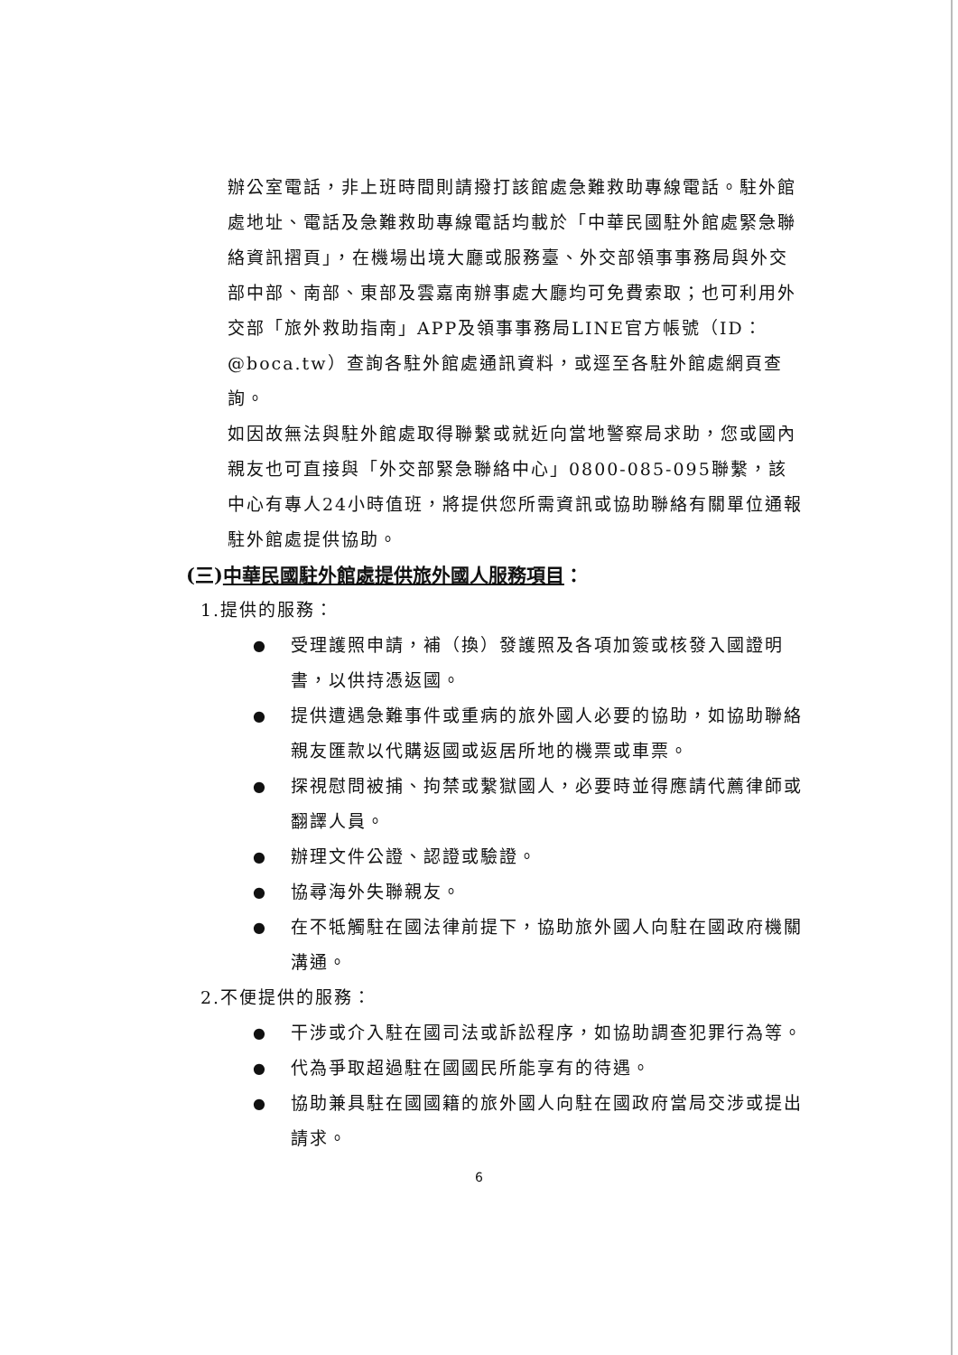辦公室電話，非上班時間則請撥打該館處急難救助專線電話。駐外館處地址、電話及急難救助專線電話均載於「中華民國駐外館處緊急聯絡資訊摺頁」，在機場出境大廳或服務臺、外交部領事事務局與外交部中部、南部、東部及雲嘉南辦事處大廳均可免費索取；也可利用外交部「旅外救助指南」APP及領事事務局LINE官方帳號（ID：@boca.tw）查詢各駐外館處通訊資料，或逕至各駐外館處網頁查詢。
如因故無法與駐外館處取得聯繫或就近向當地警察局求助，您或國內親友也可直接與「外交部緊急聯絡中心」0800-085-095聯繫，該中心有專人24小時值班，將提供您所需資訊或協助聯絡有關單位通報駐外館處提供協助。
(三)中華民國駐外館處提供旅外國人服務項目：
1.提供的服務：
● 受理護照申請，補（換）發護照及各項加簽或核發入國證明書，以供持憑返國。
● 提供遭遇急難事件或重病的旅外國人必要的協助，如協助聯絡親友匯款以代購返國或返居所地的機票或車票。
● 探視慰問被捕、拘禁或繫獄國人，必要時並得應請代薦律師或翻譯人員。
● 辦理文件公證、認證或驗證。
● 協尋海外失聯親友。
● 在不牴觸駐在國法律前提下，協助旅外國人向駐在國政府機關溝通。
2.不便提供的服務：
● 干涉或介入駐在國司法或訴訟程序，如協助調查犯罪行為等。
● 代為爭取超過駐在國國民所能享有的待遇。
● 協助兼具駐在國國籍的旅外國人向駐在國政府當局交涉或提出請求。
6